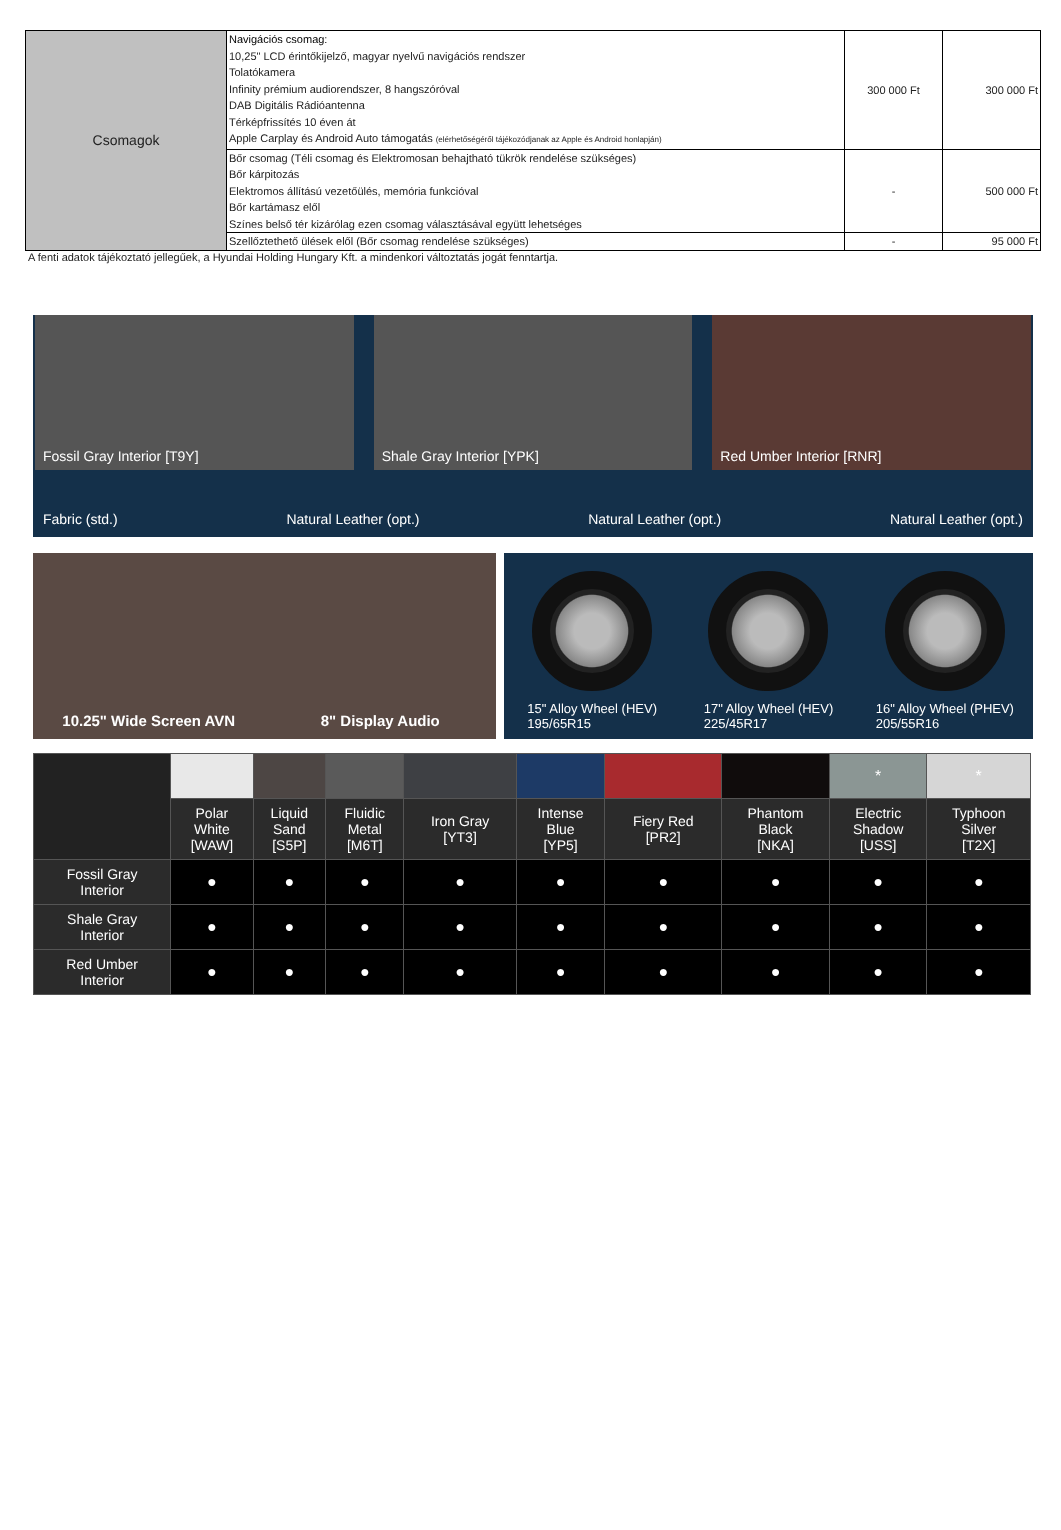| Csomagok | Navigációs csomag: 10,25" LCD érintőkijelző, magyar nyelvű navigációs rendszer Tolatókamera Infinity prémium audiorendszer, 8 hangszóróval DAB Digitális Rádióantenna Térképfrissítés 10 éven át Apple Carplay és Android Auto támogatás (elérhetőségéről tájékozódjanak az Apple és Android honlapján) | 300 000 Ft | 300 000 Ft |
| | Bőr csomag (Téli csomag és Elektromosan behajtható tükrök rendelése szükséges) Bőr kárpitozás Elektromos állítású vezetőülés, memória funkcióval Bőr kartámasz elől Színes belső tér kizárólag ezen csomag választásával együtt lehetséges | - | 500 000 Ft |
| | Szellőztethető ülések elől (Bőr csomag rendelése szükséges) | - | 95 000 Ft |
A fenti adatok tájékoztató jellegűek, a Hyundai Holding Hungary Kft. a mindenkori változtatás jogát fenntartja.
Fossil Gray Interior [T9Y] Shale Gray Interior [YPK] Red Umber Interior [RNR]
Fabric (std.) Natural Leather (opt.) Natural Leather (opt.) Natural Leather (opt.)
10.25" Wide Screen AVN 8" Display Audio
15" Alloy Wheel (HEV)
195/65R15
17" Alloy Wheel (HEV)
225/45R17
16" Alloy Wheel (PHEV)
205/55R16
| | | | | | | | | * | * |
| | Polar White [WAW] | Liquid Sand [S5P] | Fluidic Metal [M6T] | Iron Gray [YT3] | Intense Blue [YP5] | Fiery Red [PR2] | Phantom Black [NKA] | Electric Shadow [USS] | Typhoon Silver [T2X] |
| Fossil Gray Interior | ● | ● | ● | ● | ● | ● | ● | ● | ● |
| Shale Gray Interior | ● | ● | ● | ● | ● | ● | ● | ● | ● |
| Red Umber Interior | ● | ● | ● | ● | ● | ● | ● | ● | ● |